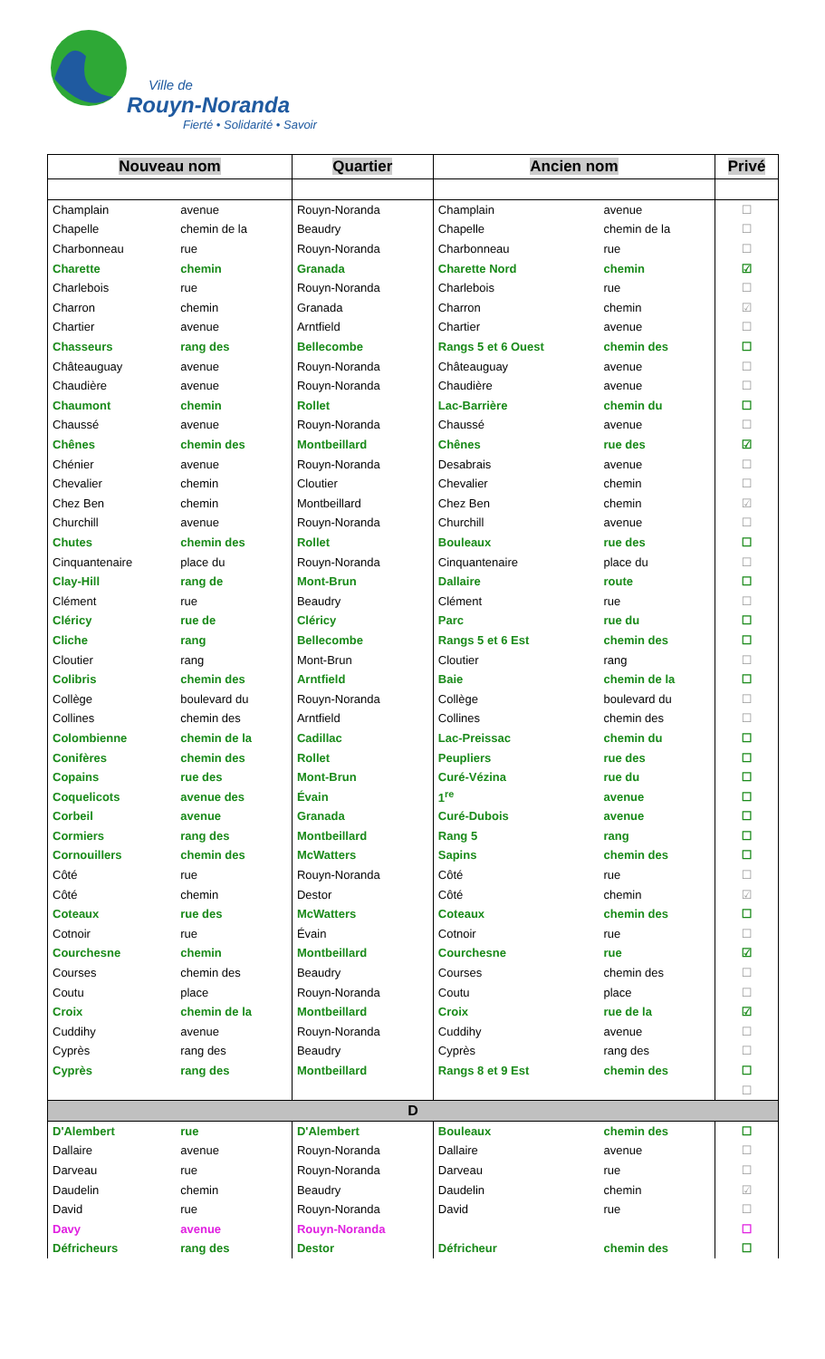Ville de
Rouyn-Noranda
Fierté • Solidarité • Savoir
| Nouveau nom | | Quartier | Ancien nom | | Privé |
| --- | --- | --- | --- | --- | --- |
| Champlain | avenue | Rouyn-Noranda | Champlain | avenue | ☐ |
| Chapelle | chemin de la | Beaudry | Chapelle | chemin de la | ☐ |
| Charbonneau | rue | Rouyn-Noranda | Charbonneau | rue | ☐ |
| Charette | chemin | Granada | Charette Nord | chemin | ☑ |
| Charlebois | rue | Rouyn-Noranda | Charlebois | rue | ☐ |
| Charron | chemin | Granada | Charron | chemin | ☑ |
| Chartier | avenue | Arntfield | Chartier | avenue | ☐ |
| Chasseurs | rang des | Bellecombe | Rangs 5 et 6 Ouest | chemin des | ☐ |
| Châteauguay | avenue | Rouyn-Noranda | Châteauguay | avenue | ☐ |
| Chaudière | avenue | Rouyn-Noranda | Chaudière | avenue | ☐ |
| Chaumont | chemin | Rollet | Lac-Barrière | chemin du | ☐ |
| Chaussé | avenue | Rouyn-Noranda | Chaussé | avenue | ☐ |
| Chênes | chemin des | Montbeillard | Chênes | rue des | ☑ |
| Chénier | avenue | Rouyn-Noranda | Desabrais | avenue | ☐ |
| Chevalier | chemin | Cloutier | Chevalier | chemin | ☐ |
| Chez Ben | chemin | Montbeillard | Chez Ben | chemin | ☑ |
| Churchill | avenue | Rouyn-Noranda | Churchill | avenue | ☐ |
| Chutes | chemin des | Rollet | Bouleaux | rue des | ☐ |
| Cinquantenaire | place du | Rouyn-Noranda | Cinquantenaire | place du | ☐ |
| Clay-Hill | rang de | Mont-Brun | Dallaire | route | ☐ |
| Clément | rue | Beaudry | Clément | rue | ☐ |
| Cléricy | rue de | Cléricy | Parc | rue du | ☐ |
| Cliche | rang | Bellecombe | Rangs 5 et 6 Est | chemin des | ☐ |
| Cloutier | rang | Mont-Brun | Cloutier | rang | ☐ |
| Colibris | chemin des | Arntfield | Baie | chemin de la | ☐ |
| Collège | boulevard du | Rouyn-Noranda | Collège | boulevard du | ☐ |
| Collines | chemin des | Arntfield | Collines | chemin des | ☐ |
| Colombienne | chemin de la | Cadillac | Lac-Preissac | chemin du | ☐ |
| Conifères | chemin des | Rollet | Peupliers | rue des | ☐ |
| Copains | rue des | Mont-Brun | Curé-Vézina | rue du | ☐ |
| Coquelicots | avenue des | Évain | 1<sup>re</sup> | avenue | ☐ |
| Corbeil | avenue | Granada | Curé-Dubois | avenue | ☐ |
| Cormiers | rang des | Montbeillard | Rang 5 | rang | ☐ |
| Cornouillers | chemin des | McWatters | Sapins | chemin des | ☐ |
| Côté | rue | Rouyn-Noranda | Côté | rue | ☐ |
| Côté | chemin | Destor | Côté | chemin | ☑ |
| Coteaux | rue des | McWatters | Coteaux | chemin des | ☐ |
| Cotnoir | rue | Évain | Cotnoir | rue | ☐ |
| Courchesne | chemin | Montbeillard | Courchesne | rue | ☑ |
| Courses | chemin des | Beaudry | Courses | chemin des | ☐ |
| Coutu | place | Rouyn-Noranda | Coutu | place | ☐ |
| Croix | chemin de la | Montbeillard | Croix | rue de la | ☑ |
| Cuddihy | avenue | Rouyn-Noranda | Cuddihy | avenue | ☐ |
| Cyprès | rang des | Beaudry | Cyprès | rang des | ☐ |
| Cyprès | rang des | Montbeillard | Rangs 8 et 9 Est | chemin des | ☐ |
| | | | | | ☐ |
| D | | | | | |
| D'Alembert | rue | D'Alembert | Bouleaux | chemin des | ☐ |
| Dallaire | avenue | Rouyn-Noranda | Dallaire | avenue | ☐ |
| Darveau | rue | Rouyn-Noranda | Darveau | rue | ☐ |
| Daudelin | chemin | Beaudry | Daudelin | chemin | ☑ |
| David | rue | Rouyn-Noranda | David | rue | ☐ |
| Davy | avenue | Rouyn-Noranda | | | ☐ |
| Défricheurs | rang des | Destor | Défricheur | chemin des | ☐ |